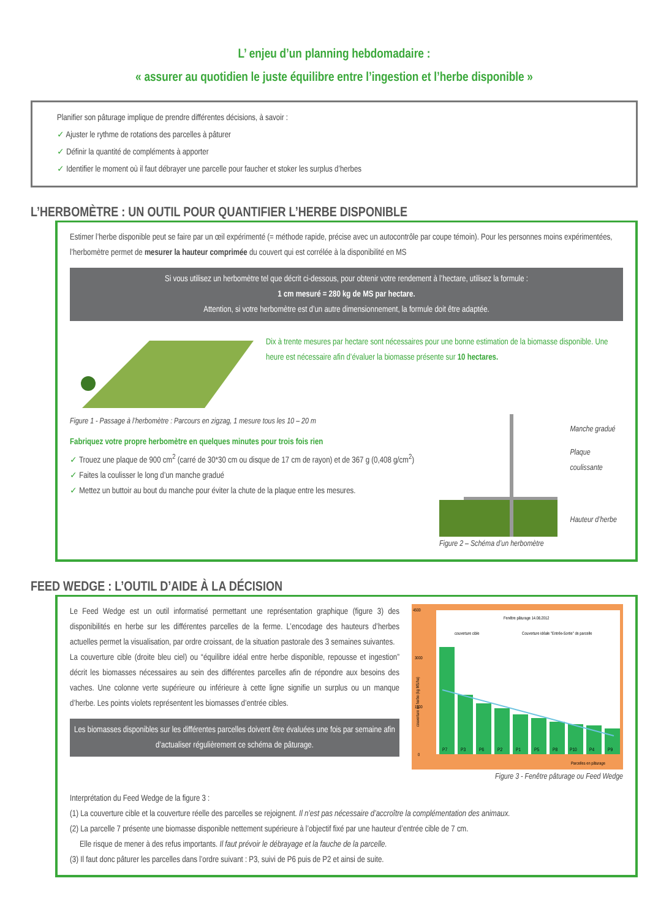L’ enjeu d’un planning hebdomadaire :
« assurer au quotidien le juste équilibre entre l’ingestion et l’herbe disponible »
Planifier son pâturage implique de prendre différentes décisions, à savoir :
✓ Ajuster le rythme de rotations des parcelles à pâturer
✓ Définir la quantité de compléments à apporter
✓ Identifier le moment où il faut débrayer une parcelle pour faucher et stoker les surplus d’herbes
L’HERBOMÈTRE : UN OUTIL POUR QUANTIFIER L’HERBE DISPONIBLE
Estimer l’herbe disponible peut se faire par un œil expérimenté (= méthode rapide, précise avec un autocontrôle par coupe témoin). Pour les personnes moins expérimentées, l’herbomètre permet de mesurer la hauteur comprimée du couvert qui est corrélée à la disponibilité en MS
Si vous utilisez un herbomètre tel que décrit ci-dessous, pour obtenir votre rendement à l’hectare, utilisez la formule :
1 cm mesuré = 280 kg de MS par hectare.
Attention, si votre herbomètre est d’un autre dimensionnement, la formule doit être adaptée.
Dix à trente mesures par hectare sont nécessaires pour une bonne estimation de la biomasse disponible. Une heure est nécessaire afin d’évaluer la biomasse présente sur 10 hectares.
Figure 1 - Passage à l’herbomètre : Parcours en zigzag, 1 mesure tous les 10 – 20 m
Fabriquez votre propre herbomètre en quelques minutes pour trois fois rien
✓ Trouez une plaque de 900 cm<sup>2</sup> (carré de 30*30 cm ou disque de 17 cm de rayon) et de 367 g (0,408 g/cm<sup>2</sup>)
✓ Faites la coulisser le long d’un manche gradué
✓ Mettez un buttoir au bout du manche pour éviter la chute de la plaque entre les mesures.
Manche gradué
Plaque coulissante
Hauteur d’herbe
Figure 2 – Schéma d’un herbomètre
FEED WEDGE : L’OUTIL D’AIDE À LA DÉCISION
Le Feed Wedge est un outil informatisé permettant une représentation graphique (figure 3) des disponibilités en herbe sur les différentes parcelles de la ferme. L’encodage des hauteurs d’herbes actuelles permet la visualisation, par ordre croissant, de la situation pastorale des 3 semaines suivantes.
La couverture cible (droite bleu ciel) ou “équilibre idéal entre herbe disponible, repousse et ingestion” décrit les biomasses nécessaires au sein des différentes parcelles afin de répondre aux besoins des vaches. Une colonne verte supérieure ou inférieure à cette ligne signifie un surplus ou un manque d’herbe. Les points violets représentent les biomasses d’entrée cibles.
Les biomasses disponibles sur les différentes parcelles doivent être évaluées une fois par semaine afin d’actualiser régulièrement ce schéma de pâturage.
Fenêtre pâturage 14.08.2012
couverture cible
Couverture idéale "Entrée-Sortie" de parcelle
4500
3000
1500
0
P7
P3
P6
P2
P1
P5
P8
P10
P4
P9
Parcelles en pâturage
couverture en herbe (kg MS/ha)
Figure 3 - Fenêtre pâturage ou Feed Wedge
Interprétation du Feed Wedge de la figure 3 :
(1) La couverture cible et la couverture réelle des parcelles se rejoignent. Il n’est pas nécessaire d’accroître la complémentation des animaux.
(2) La parcelle 7 présente une biomasse disponible nettement supérieure à l’objectif fixé par une hauteur d’entrée cible de 7 cm.
Elle risque de mener à des refus importants. Il faut prévoir le débrayage et la fauche de la parcelle.
(3) Il faut donc pâturer les parcelles dans l’ordre suivant : P3, suivi de P6 puis de P2 et ainsi de suite.